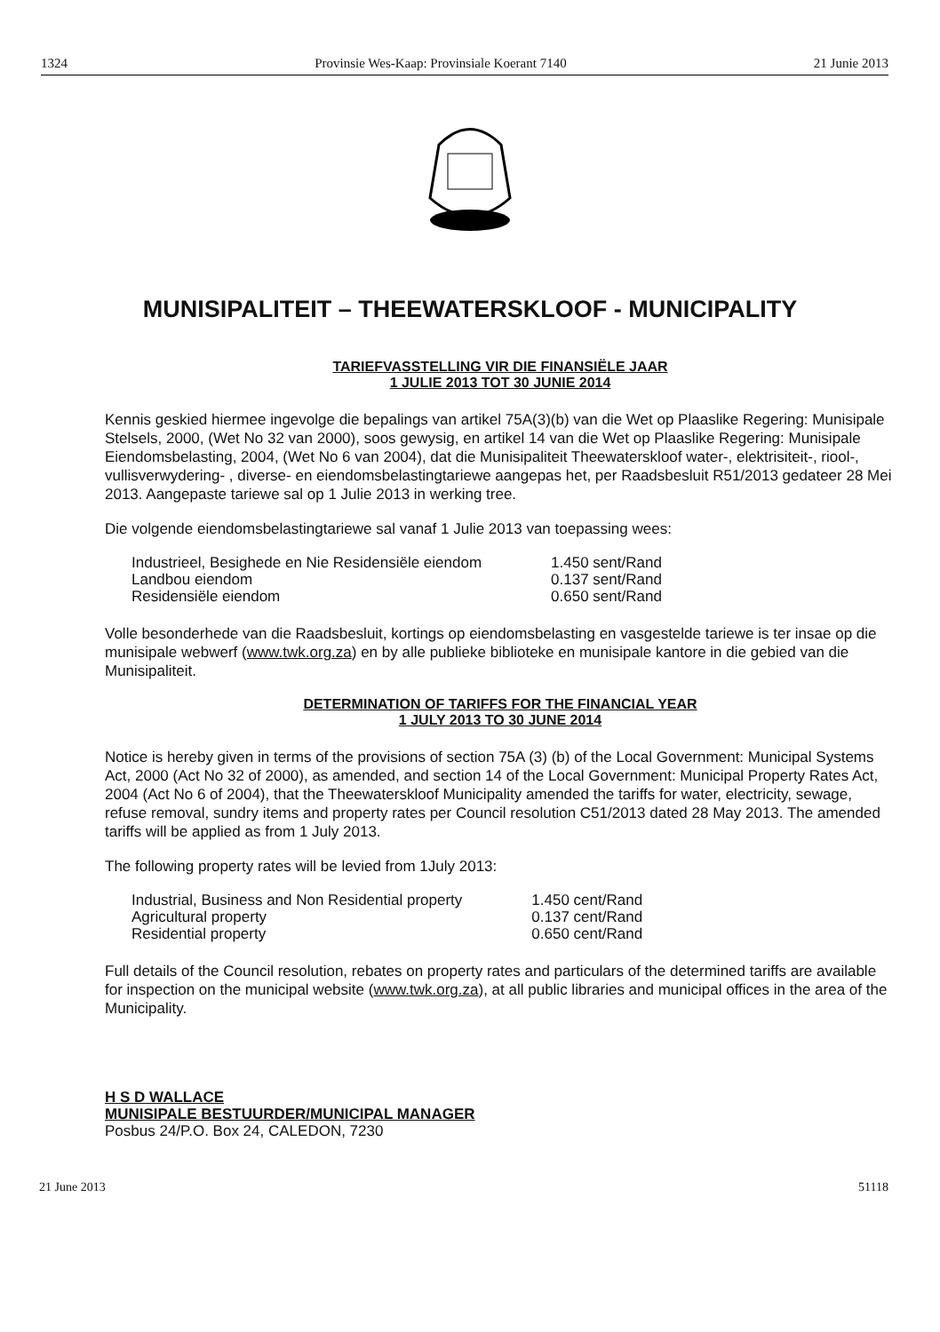1324 Provinsie Wes-Kaap: Provinsiale Koerant 7140 21 Junie 2013
MUNISIPALITEIT – THEEWATERSKLOOF - MUNICIPALITY
TARIEFVASSTELLING VIR DIE FINANSIËLE JAAR
1 JULIE 2013 TOT 30 JUNIE 2014
Kennis geskied hiermee ingevolge die bepalings van artikel 75A(3)(b) van die Wet op Plaaslike Regering: Munisipale Stelsels, 2000, (Wet No 32 van 2000), soos gewysig, en artikel 14 van die Wet op Plaaslike Regering: Munisipale Eiendomsbelasting, 2004, (Wet No 6 van 2004), dat die Munisipaliteit Theewaterskloof water-, elektrisiteit-, riool-, vullisverwydering- , diverse- en eiendomsbelastingtariewe aangepas het, per Raadsbesluit R51/2013 gedateer 28 Mei 2013. Aangepaste tariewe sal op 1 Julie 2013 in werking tree.
Die volgende eiendomsbelastingtariewe sal vanaf 1 Julie 2013 van toepassing wees:
| Industrieel, Besighede en Nie Residensiële eiendom | 1.450 sent/Rand |
| Landbou eiendom | 0.137 sent/Rand |
| Residensiële eiendom | 0.650 sent/Rand |
Volle besonderhede van die Raadsbesluit, kortings op eiendomsbelasting en vasgestelde tariewe is ter insae op die munisipale webwerf (www.twk.org.za) en by alle publieke biblioteke en munisipale kantore in die gebied van die Munisipaliteit.
DETERMINATION OF TARIFFS FOR THE FINANCIAL YEAR
1 JULY 2013 TO 30 JUNE 2014
Notice is hereby given in terms of the provisions of section 75A (3) (b) of the Local Government: Municipal Systems Act, 2000 (Act No 32 of 2000), as amended, and section 14 of the Local Government: Municipal Property Rates Act, 2004 (Act No 6 of 2004), that the Theewaterskloof Municipality amended the tariffs for water, electricity, sewage, refuse removal, sundry items and property rates per Council resolution C51/2013 dated 28 May 2013. The amended tariffs will be applied as from 1 July 2013.
The following property rates will be levied from 1July 2013:
| Industrial, Business and Non Residential property | 1.450 cent/Rand |
| Agricultural property | 0.137 cent/Rand |
| Residential property | 0.650 cent/Rand |
Full details of the Council resolution, rebates on property rates and particulars of the determined tariffs are available for inspection on the municipal website (www.twk.org.za), at all public libraries and municipal offices in the area of the Municipality.
H S D WALLACE
MUNISIPALE BESTUURDER/MUNICIPAL MANAGER
Posbus 24/P.O. Box 24, CALEDON, 7230
21 June 2013 51118